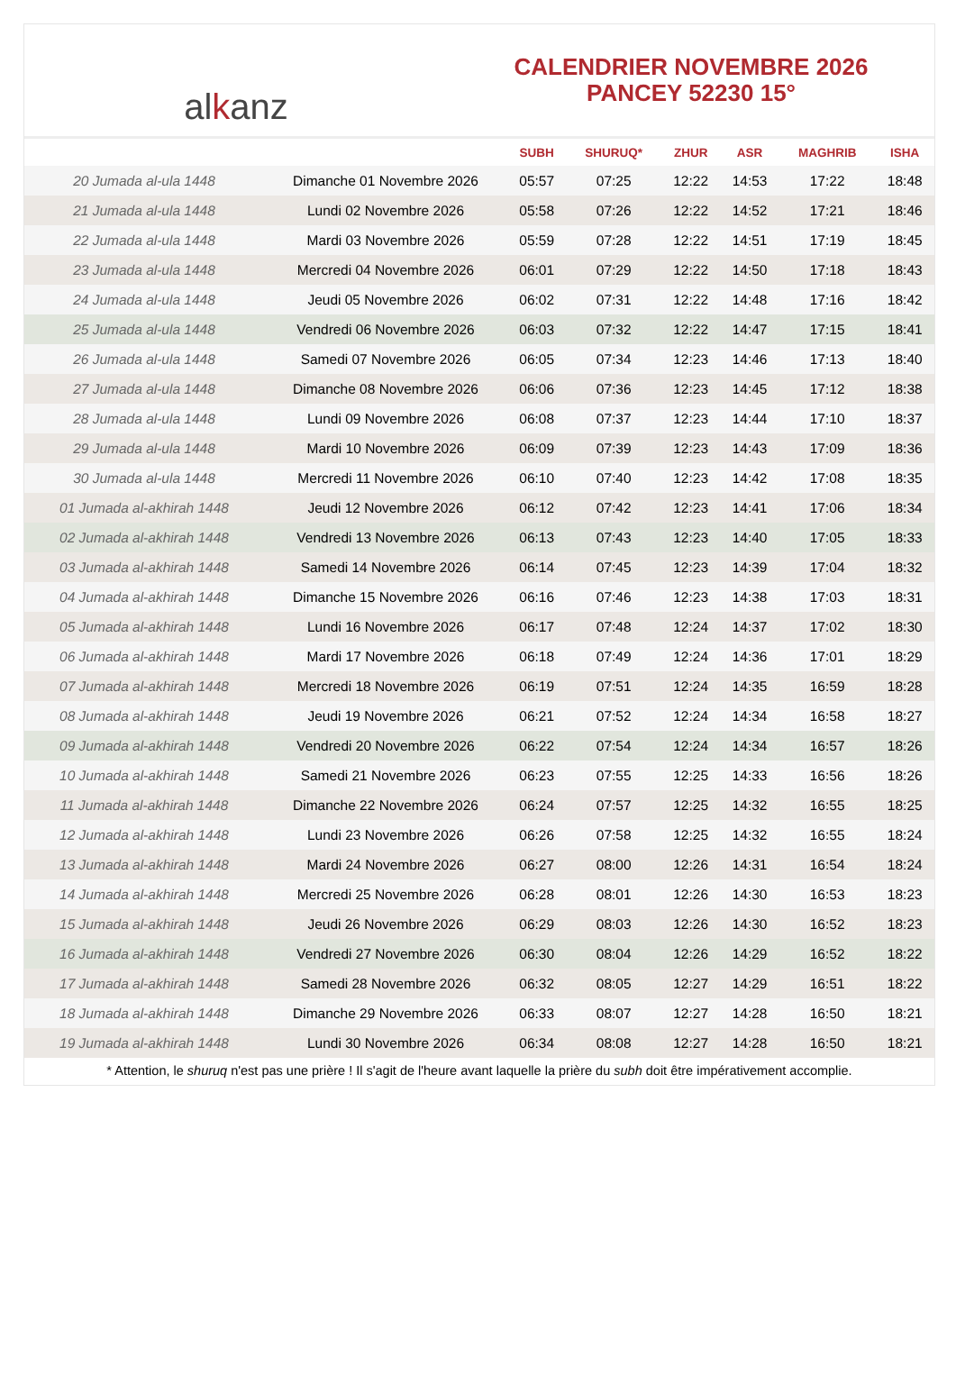al k anz
CALENDRIER NOVEMBRE 2026
PANCEY 52230 15°
| | | SUBH | SHURUQ* | ZHUR | ASR | MAGHRIB | ISHA |
| --- | --- | --- | --- | --- | --- | --- | --- |
| 20 Jumada al-ula 1448 | Dimanche 01 Novembre 2026 | 05:57 | 07:25 | 12:22 | 14:53 | 17:22 | 18:48 |
| 21 Jumada al-ula 1448 | Lundi 02 Novembre 2026 | 05:58 | 07:26 | 12:22 | 14:52 | 17:21 | 18:46 |
| 22 Jumada al-ula 1448 | Mardi 03 Novembre 2026 | 05:59 | 07:28 | 12:22 | 14:51 | 17:19 | 18:45 |
| 23 Jumada al-ula 1448 | Mercredi 04 Novembre 2026 | 06:01 | 07:29 | 12:22 | 14:50 | 17:18 | 18:43 |
| 24 Jumada al-ula 1448 | Jeudi 05 Novembre 2026 | 06:02 | 07:31 | 12:22 | 14:48 | 17:16 | 18:42 |
| 25 Jumada al-ula 1448 | Vendredi 06 Novembre 2026 | 06:03 | 07:32 | 12:22 | 14:47 | 17:15 | 18:41 |
| 26 Jumada al-ula 1448 | Samedi 07 Novembre 2026 | 06:05 | 07:34 | 12:23 | 14:46 | 17:13 | 18:40 |
| 27 Jumada al-ula 1448 | Dimanche 08 Novembre 2026 | 06:06 | 07:36 | 12:23 | 14:45 | 17:12 | 18:38 |
| 28 Jumada al-ula 1448 | Lundi 09 Novembre 2026 | 06:08 | 07:37 | 12:23 | 14:44 | 17:10 | 18:37 |
| 29 Jumada al-ula 1448 | Mardi 10 Novembre 2026 | 06:09 | 07:39 | 12:23 | 14:43 | 17:09 | 18:36 |
| 30 Jumada al-ula 1448 | Mercredi 11 Novembre 2026 | 06:10 | 07:40 | 12:23 | 14:42 | 17:08 | 18:35 |
| 01 Jumada al-akhirah 1448 | Jeudi 12 Novembre 2026 | 06:12 | 07:42 | 12:23 | 14:41 | 17:06 | 18:34 |
| 02 Jumada al-akhirah 1448 | Vendredi 13 Novembre 2026 | 06:13 | 07:43 | 12:23 | 14:40 | 17:05 | 18:33 |
| 03 Jumada al-akhirah 1448 | Samedi 14 Novembre 2026 | 06:14 | 07:45 | 12:23 | 14:39 | 17:04 | 18:32 |
| 04 Jumada al-akhirah 1448 | Dimanche 15 Novembre 2026 | 06:16 | 07:46 | 12:23 | 14:38 | 17:03 | 18:31 |
| 05 Jumada al-akhirah 1448 | Lundi 16 Novembre 2026 | 06:17 | 07:48 | 12:24 | 14:37 | 17:02 | 18:30 |
| 06 Jumada al-akhirah 1448 | Mardi 17 Novembre 2026 | 06:18 | 07:49 | 12:24 | 14:36 | 17:01 | 18:29 |
| 07 Jumada al-akhirah 1448 | Mercredi 18 Novembre 2026 | 06:19 | 07:51 | 12:24 | 14:35 | 16:59 | 18:28 |
| 08 Jumada al-akhirah 1448 | Jeudi 19 Novembre 2026 | 06:21 | 07:52 | 12:24 | 14:34 | 16:58 | 18:27 |
| 09 Jumada al-akhirah 1448 | Vendredi 20 Novembre 2026 | 06:22 | 07:54 | 12:24 | 14:34 | 16:57 | 18:26 |
| 10 Jumada al-akhirah 1448 | Samedi 21 Novembre 2026 | 06:23 | 07:55 | 12:25 | 14:33 | 16:56 | 18:26 |
| 11 Jumada al-akhirah 1448 | Dimanche 22 Novembre 2026 | 06:24 | 07:57 | 12:25 | 14:32 | 16:55 | 18:25 |
| 12 Jumada al-akhirah 1448 | Lundi 23 Novembre 2026 | 06:26 | 07:58 | 12:25 | 14:32 | 16:55 | 18:24 |
| 13 Jumada al-akhirah 1448 | Mardi 24 Novembre 2026 | 06:27 | 08:00 | 12:26 | 14:31 | 16:54 | 18:24 |
| 14 Jumada al-akhirah 1448 | Mercredi 25 Novembre 2026 | 06:28 | 08:01 | 12:26 | 14:30 | 16:53 | 18:23 |
| 15 Jumada al-akhirah 1448 | Jeudi 26 Novembre 2026 | 06:29 | 08:03 | 12:26 | 14:30 | 16:52 | 18:23 |
| 16 Jumada al-akhirah 1448 | Vendredi 27 Novembre 2026 | 06:30 | 08:04 | 12:26 | 14:29 | 16:52 | 18:22 |
| 17 Jumada al-akhirah 1448 | Samedi 28 Novembre 2026 | 06:32 | 08:05 | 12:27 | 14:29 | 16:51 | 18:22 |
| 18 Jumada al-akhirah 1448 | Dimanche 29 Novembre 2026 | 06:33 | 08:07 | 12:27 | 14:28 | 16:50 | 18:21 |
| 19 Jumada al-akhirah 1448 | Lundi 30 Novembre 2026 | 06:34 | 08:08 | 12:27 | 14:28 | 16:50 | 18:21 |
* Attention, le shuruq n'est pas une prière ! Il s'agit de l'heure avant laquelle la prière du subh doit être impérativement accomplie.